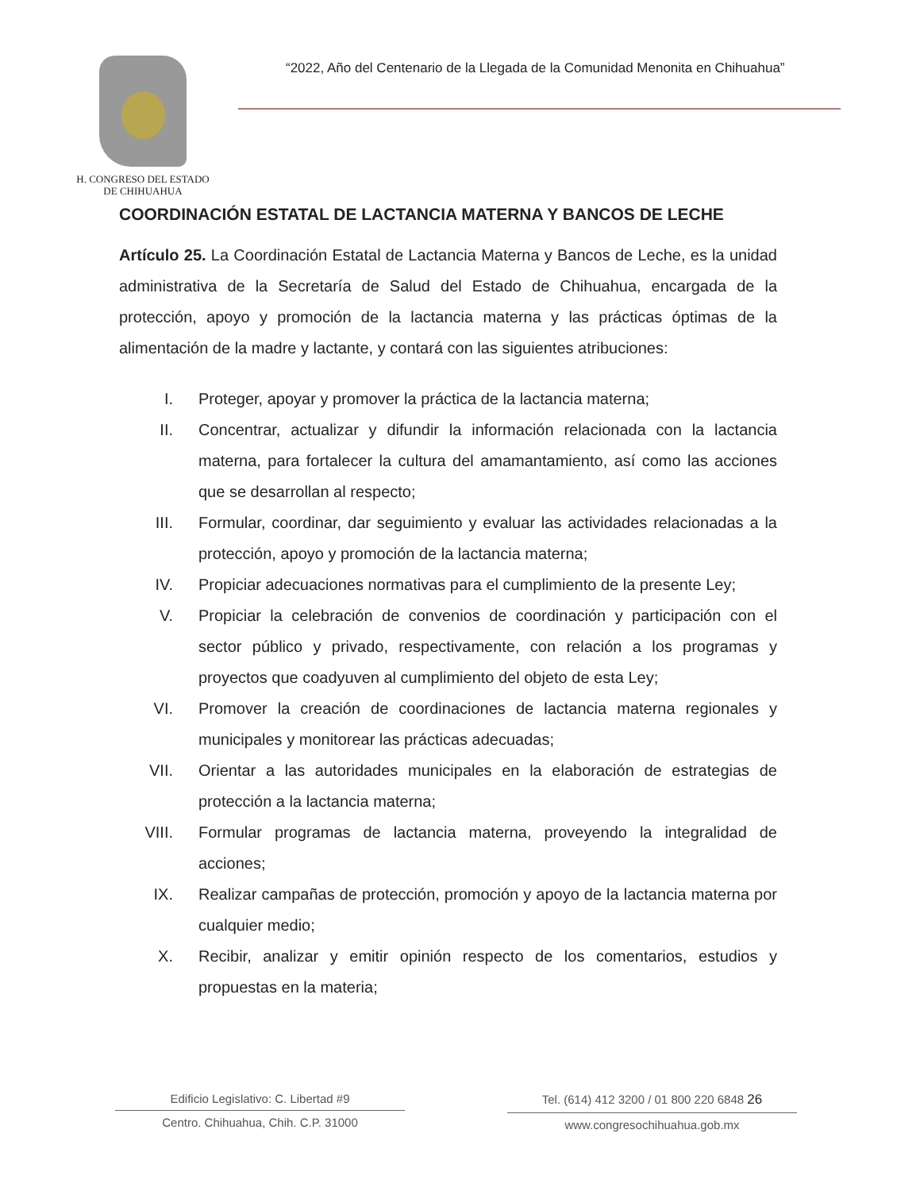H. CONGRESO DEL ESTADO
DE CHIHUAHUA
“2022, Año del Centenario de la Llegada de la Comunidad Menonita en Chihuahua”
COORDINACIÓN ESTATAL DE LACTANCIA MATERNA Y BANCOS DE LECHE
Artículo 25. La Coordinación Estatal de Lactancia Materna y Bancos de Leche, es la unidad administrativa de la Secretaría de Salud del Estado de Chihuahua, encargada de la protección, apoyo y promoción de la lactancia materna y las prácticas óptimas de la alimentación de la madre y lactante, y contará con las siguientes atribuciones:
I. Proteger, apoyar y promover la práctica de la lactancia materna;
II. Concentrar, actualizar y difundir la información relacionada con la lactancia materna, para fortalecer la cultura del amamantamiento, así como las acciones que se desarrollan al respecto;
III. Formular, coordinar, dar seguimiento y evaluar las actividades relacionadas a la protección, apoyo y promoción de la lactancia materna;
IV. Propiciar adecuaciones normativas para el cumplimiento de la presente Ley;
V. Propiciar la celebración de convenios de coordinación y participación con el sector público y privado, respectivamente, con relación a los programas y proyectos que coadyuven al cumplimiento del objeto de esta Ley;
VI. Promover la creación de coordinaciones de lactancia materna regionales y municipales y monitorear las prácticas adecuadas;
VII. Orientar a las autoridades municipales en la elaboración de estrategias de protección a la lactancia materna;
VIII. Formular programas de lactancia materna, proveyendo la integralidad de acciones;
IX. Realizar campañas de protección, promoción y apoyo de la lactancia materna por cualquier medio;
X. Recibir, analizar y emitir opinión respecto de los comentarios, estudios y propuestas en la materia;
Edificio Legislativo: C. Libertad #9
Centro. Chihuahua, Chih. C.P. 31000
Tel. (614) 412 3200 / 01 800 220 6848 26
www.congresochihuahua.gob.mx